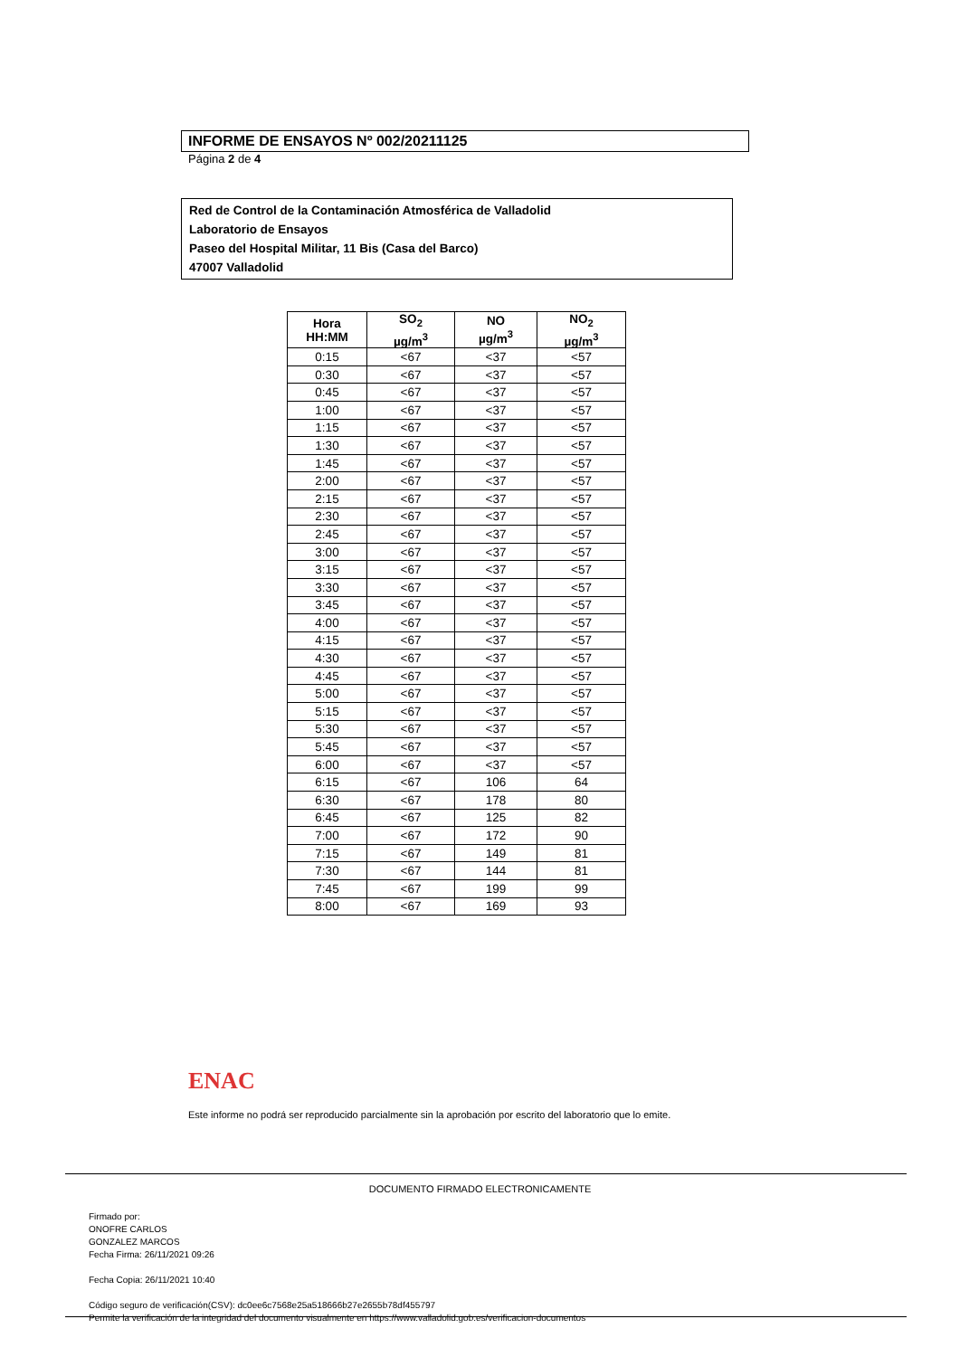INFORME DE ENSAYOS Nº 002/20211125
Página 2 de 4
Red de Control de la Contaminación Atmosférica de Valladolid
Laboratorio de Ensayos
Paseo del Hospital Militar, 11 Bis (Casa del Barco)
47007 Valladolid
| Hora HH:MM | SO<sub>2</sub> µg/m<sup>3</sup> | NO µg/m<sup>3</sup> | NO<sub>2</sub> µg/m<sup>3</sup> |
| --- | --- | --- | --- |
| 0:15 | <67 | <37 | <57 |
| 0:30 | <67 | <37 | <57 |
| 0:45 | <67 | <37 | <57 |
| 1:00 | <67 | <37 | <57 |
| 1:15 | <67 | <37 | <57 |
| 1:30 | <67 | <37 | <57 |
| 1:45 | <67 | <37 | <57 |
| 2:00 | <67 | <37 | <57 |
| 2:15 | <67 | <37 | <57 |
| 2:30 | <67 | <37 | <57 |
| 2:45 | <67 | <37 | <57 |
| 3:00 | <67 | <37 | <57 |
| 3:15 | <67 | <37 | <57 |
| 3:30 | <67 | <37 | <57 |
| 3:45 | <67 | <37 | <57 |
| 4:00 | <67 | <37 | <57 |
| 4:15 | <67 | <37 | <57 |
| 4:30 | <67 | <37 | <57 |
| 4:45 | <67 | <37 | <57 |
| 5:00 | <67 | <37 | <57 |
| 5:15 | <67 | <37 | <57 |
| 5:30 | <67 | <37 | <57 |
| 5:45 | <67 | <37 | <57 |
| 6:00 | <67 | <37 | <57 |
| 6:15 | <67 | 106 | 64 |
| 6:30 | <67 | 178 | 80 |
| 6:45 | <67 | 125 | 82 |
| 7:00 | <67 | 172 | 90 |
| 7:15 | <67 | 149 | 81 |
| 7:30 | <67 | 144 | 81 |
| 7:45 | <67 | 199 | 99 |
| 8:00 | <67 | 169 | 93 |
ENAC
Este informe no podrá ser reproducido parcialmente sin la aprobación por escrito del laboratorio que lo emite.
DOCUMENTO FIRMADO ELECTRONICAMENTE
Firmado por:
ONOFRE CARLOS
GONZALEZ MARCOS
Fecha Firma: 26/11/2021 09:26
Fecha Copia: 26/11/2021 10:40
Código seguro de verificación(CSV): dc0ee6c7568e25a518666b27e2655b78df455797
Permite la verificación de la integridad del documento visualmente en https://www.valladolid.gob.es/verificacion-documentos